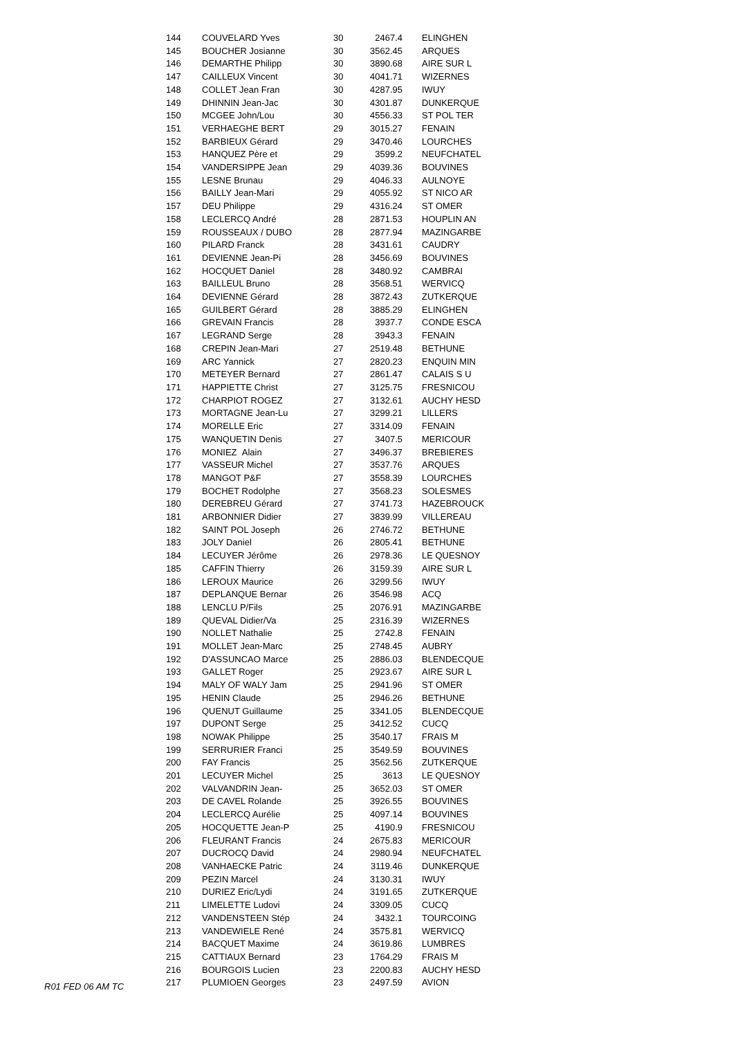| 144 | COUVELARD Yves | 30 | 2467.4 | ELINGHEN |
| 145 | BOUCHER Josianne | 30 | 3562.45 | ARQUES |
| 146 | DEMARTHE Philipp | 30 | 3890.68 | AIRE SUR L |
| 147 | CAILLEUX Vincent | 30 | 4041.71 | WIZERNES |
| 148 | COLLET Jean Fran | 30 | 4287.95 | IWUY |
| 149 | DHINNIN Jean-Jac | 30 | 4301.87 | DUNKERQUE |
| 150 | MCGEE John/Lou | 30 | 4556.33 | ST POL TER |
| 151 | VERHAEGHE BERT | 29 | 3015.27 | FENAIN |
| 152 | BARBIEUX Gérard | 29 | 3470.46 | LOURCHES |
| 153 | HANQUEZ Père et | 29 | 3599.2 | NEUFCHATEL |
| 154 | VANDERSIPPE Jean | 29 | 4039.36 | BOUVINES |
| 155 | LESNE Brunau | 29 | 4046.33 | AULNOYE |
| 156 | BAILLY Jean-Mari | 29 | 4055.92 | ST NICO AR |
| 157 | DEU Philippe | 29 | 4316.24 | ST OMER |
| 158 | LECLERCQ André | 28 | 2871.53 | HOUPLIN AN |
| 159 | ROUSSEAUX / DUBO | 28 | 2877.94 | MAZINGARBE |
| 160 | PILARD Franck | 28 | 3431.61 | CAUDRY |
| 161 | DEVIENNE Jean-Pi | 28 | 3456.69 | BOUVINES |
| 162 | HOCQUET Daniel | 28 | 3480.92 | CAMBRAI |
| 163 | BAILLEUL Bruno | 28 | 3568.51 | WERVICQ |
| 164 | DEVIENNE Gérard | 28 | 3872.43 | ZUTKERQUE |
| 165 | GUILBERT Gérard | 28 | 3885.29 | ELINGHEN |
| 166 | GREVAIN Francis | 28 | 3937.7 | CONDE ESCA |
| 167 | LEGRAND Serge | 28 | 3943.3 | FENAIN |
| 168 | CREPIN Jean-Mari | 27 | 2519.48 | BETHUNE |
| 169 | ARC Yannick | 27 | 2820.23 | ENQUIN MIN |
| 170 | METEYER Bernard | 27 | 2861.47 | CALAIS S U |
| 171 | HAPPIETTE Christ | 27 | 3125.75 | FRESNICOU |
| 172 | CHARPIOT ROGEZ | 27 | 3132.61 | AUCHY HESD |
| 173 | MORTAGNE Jean-Lu | 27 | 3299.21 | LILLERS |
| 174 | MORELLE Eric | 27 | 3314.09 | FENAIN |
| 175 | WANQUETIN Denis | 27 | 3407.5 | MERICOUR |
| 176 | MONIEZ Alain | 27 | 3496.37 | BREBIERES |
| 177 | VASSEUR Michel | 27 | 3537.76 | ARQUES |
| 178 | MANGOT P&F | 27 | 3558.39 | LOURCHES |
| 179 | BOCHET Rodolphe | 27 | 3568.23 | SOLESMES |
| 180 | DEREBREU Gérard | 27 | 3741.73 | HAZEBROUCK |
| 181 | ARBONNIER Didier | 27 | 3839.99 | VILLEREAU |
| 182 | SAINT POL Joseph | 26 | 2746.72 | BETHUNE |
| 183 | JOLY Daniel | 26 | 2805.41 | BETHUNE |
| 184 | LECUYER Jérôme | 26 | 2978.36 | LE QUESNOY |
| 185 | CAFFIN Thierry | 26 | 3159.39 | AIRE SUR L |
| 186 | LEROUX Maurice | 26 | 3299.56 | IWUY |
| 187 | DEPLANQUE Bernar | 26 | 3546.98 | ACQ |
| 188 | LENCLU P/Fils | 25 | 2076.91 | MAZINGARBE |
| 189 | QUEVAL Didier/Va | 25 | 2316.39 | WIZERNES |
| 190 | NOLLET Nathalie | 25 | 2742.8 | FENAIN |
| 191 | MOLLET Jean-Marc | 25 | 2748.45 | AUBRY |
| 192 | D'ASSUNCAO Marce | 25 | 2886.03 | BLENDECQUE |
| 193 | GALLET Roger | 25 | 2923.67 | AIRE SUR L |
| 194 | MALY OF WALY Jam | 25 | 2941.96 | ST OMER |
| 195 | HENIN Claude | 25 | 2946.26 | BETHUNE |
| 196 | QUENUT Guillaume | 25 | 3341.05 | BLENDECQUE |
| 197 | DUPONT Serge | 25 | 3412.52 | CUCQ |
| 198 | NOWAK Philippe | 25 | 3540.17 | FRAIS M |
| 199 | SERRURIER Franci | 25 | 3549.59 | BOUVINES |
| 200 | FAY Francis | 25 | 3562.56 | ZUTKERQUE |
| 201 | LECUYER Michel | 25 | 3613 | LE QUESNOY |
| 202 | VALVANDRIN Jean- | 25 | 3652.03 | ST OMER |
| 203 | DE CAVEL Rolande | 25 | 3926.55 | BOUVINES |
| 204 | LECLERCQ Aurélie | 25 | 4097.14 | BOUVINES |
| 205 | HOCQUETTE Jean-P | 25 | 4190.9 | FRESNICOU |
| 206 | FLEURANT Francis | 24 | 2675.83 | MERICOUR |
| 207 | DUCROCQ David | 24 | 2980.94 | NEUFCHATEL |
| 208 | VANHAECKE Patric | 24 | 3119.46 | DUNKERQUE |
| 209 | PEZIN Marcel | 24 | 3130.31 | IWUY |
| 210 | DURIEZ Eric/Lydi | 24 | 3191.65 | ZUTKERQUE |
| 211 | LIMELETTE Ludovi | 24 | 3309.05 | CUCQ |
| 212 | VANDENSTEEN Stép | 24 | 3432.1 | TOURCOING |
| 213 | VANDEWIELE René | 24 | 3575.81 | WERVICQ |
| 214 | BACQUET Maxime | 24 | 3619.86 | LUMBRES |
| 215 | CATTIAUX Bernard | 23 | 1764.29 | FRAIS M |
| 216 | BOURGOIS Lucien | 23 | 2200.83 | AUCHY HESD |
| 217 | PLUMIOEN Georges | 23 | 2497.59 | AVION |
R01 FED 06 AM TC